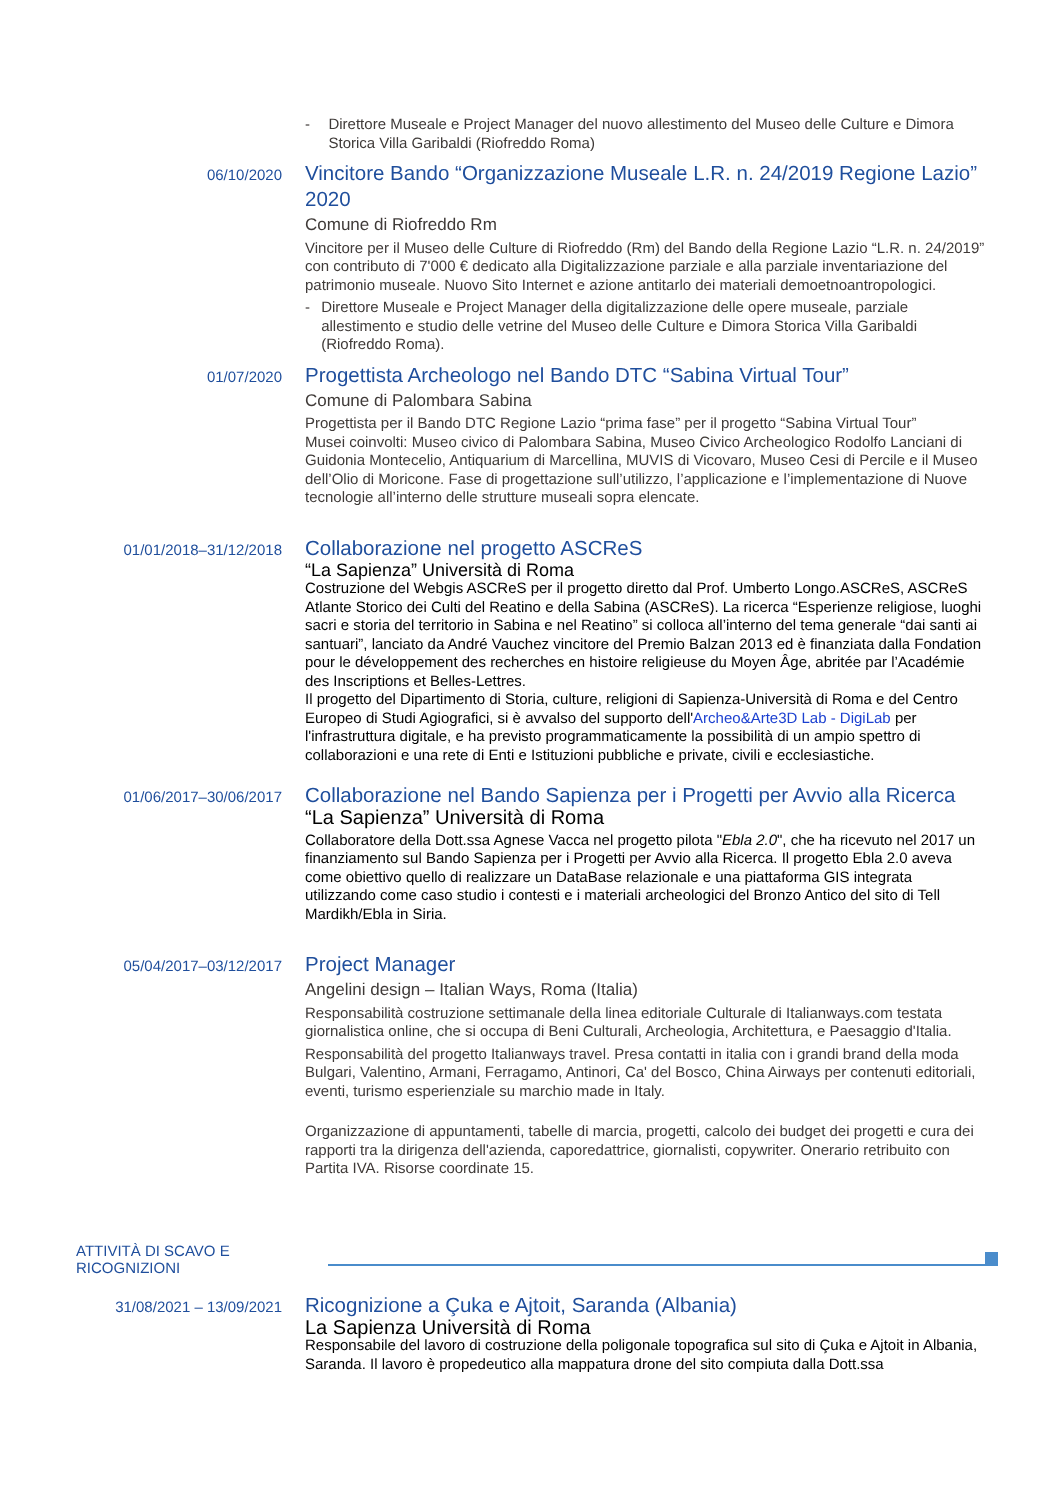- Direttore Museale e Project Manager del nuovo allestimento del Museo delle Culture e Dimora Storica Villa Garibaldi (Riofreddo Roma)
06/10/2020
Vincitore Bando “Organizzazione Museale L.R. n. 24/2019 Regione Lazio” 2020
Comune di Riofreddo Rm
Vincitore per il Museo delle Culture di Riofreddo (Rm) del Bando della Regione Lazio “L.R. n. 24/2019” con contributo di 7'000 € dedicato alla Digitalizzazione parziale e alla parziale inventariazione del patrimonio museale. Nuovo Sito Internet e azione antitarlo dei materiali demoetnoantropologici.
- Direttore Museale e Project Manager della digitalizzazione delle opere museale, parziale allestimento e studio delle vetrine del Museo delle Culture e Dimora Storica Villa Garibaldi (Riofreddo Roma).
01/07/2020
Progettista Archeologo nel Bando DTC “Sabina Virtual Tour”
Comune di Palombara Sabina
Progettista per il Bando DTC Regione Lazio “prima fase” per il progetto “Sabina Virtual Tour”
Musei coinvolti: Museo civico di Palombara Sabina, Museo Civico Archeologico Rodolfo Lanciani di Guidonia Montecelio, Antiquarium di Marcellina, MUVIS di Vicovaro, Museo Cesi di Percile e il Museo dell’Olio di Moricone. Fase di progettazione sull’utilizzo, l’applicazione e l’implementazione di Nuove tecnologie all’interno delle strutture museali sopra elencate.
01/01/2018–31/12/2018
Collaborazione nel progetto ASCReS
“La Sapienza” Università di Roma
Costruzione del Webgis ASCReS per il progetto diretto dal Prof. Umberto Longo.ASCReS, ASCReS Atlante Storico dei Culti del Reatino e della Sabina (ASCReS). La ricerca “Esperienze religiose, luoghi sacri e storia del territorio in Sabina e nel Reatino” si colloca all’interno del tema generale “dai santi ai santuari”, lanciato da André Vauchez vincitore del Premio Balzan 2013 ed è finanziata dalla Fondation pour le développement des recherches en histoire religieuse du Moyen Âge, abritée par l’Académie des Inscriptions et Belles-Lettres.
Il progetto del Dipartimento di Storia, culture, religioni di Sapienza-Università di Roma e del Centro Europeo di Studi Agiografici, si è avvalso del supporto dell'Archeo&Arte3D Lab - DigiLab per l'infrastruttura digitale, e ha previsto programmaticamente la possibilità di un ampio spettro di collaborazioni e una rete di Enti e Istituzioni pubbliche e private, civili e ecclesiastiche.
01/06/2017–30/06/2017
Collaborazione nel Bando Sapienza per i Progetti per Avvio alla Ricerca
“La Sapienza” Università di Roma
Collaboratore della Dott.ssa Agnese Vacca nel progetto pilota "Ebla 2.0", che ha ricevuto nel 2017 un finanziamento sul Bando Sapienza per i Progetti per Avvio alla Ricerca. Il progetto Ebla 2.0 aveva come obiettivo quello di realizzare un DataBase relazionale e una piattaforma GIS integrata utilizzando come caso studio i contesti e i materiali archeologici del Bronzo Antico del sito di Tell Mardikh/Ebla in Siria.
05/04/2017–03/12/2017
Project Manager
Angelini design – Italian Ways, Roma (Italia)
Responsabilità costruzione settimanale della linea editoriale Culturale di Italianways.com testata giornalistica online, che si occupa di Beni Culturali, Archeologia, Architettura, e Paesaggio d'Italia.
Responsabilità del progetto Italianways travel. Presa contatti in italia con i grandi brand della moda Bulgari, Valentino, Armani, Ferragamo, Antinori, Ca' del Bosco, China Airways per contenuti editoriali, eventi, turismo esperienziale su marchio made in Italy.
Organizzazione di appuntamenti, tabelle di marcia, progetti, calcolo dei budget dei progetti e cura dei rapporti tra la dirigenza dell'azienda, caporedattrice, giornalisti, copywriter. Onerario retribuito con Partita IVA. Risorse coordinate 15.
ATTIVITÀ DI SCAVO E
RICOGNIZIONI
31/08/2021 – 13/09/2021
Ricognizione a Çuka e Ajtoit, Saranda (Albania)
La Sapienza Università di Roma
Responsabile del lavoro di costruzione della poligonale topografica sul sito di Çuka e Ajtoit in Albania, Saranda. Il lavoro è propedeutico alla mappatura drone del sito compiuta dalla Dott.ssa